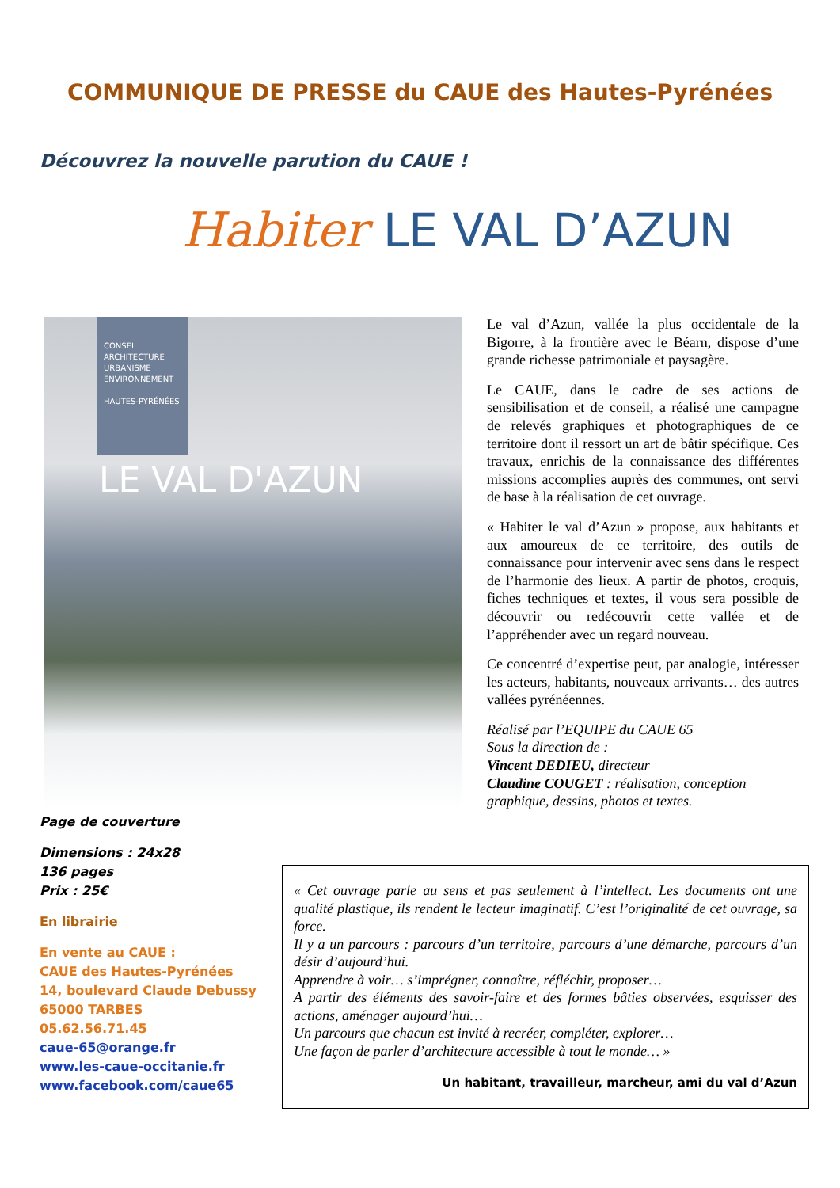COMMUNIQUE DE PRESSE du CAUE des Hautes-Pyrénées
Découvrez la nouvelle parution du CAUE !
Habiter LE VAL D’AZUN
CONSEIL
ARCHITECTURE
URBANISME
ENVIRONNEMENT
HAUTES-PYRÉNÉES
LE VAL D'AZUN
Le val d’Azun, vallée la plus occidentale de la Bigorre, à la frontière avec le Béarn, dispose d’une grande richesse patrimoniale et paysagère.
Le CAUE, dans le cadre de ses actions de sensibilisation et de conseil, a réalisé une campagne de relevés graphiques et photographiques de ce territoire dont il ressort un art de bâtir spécifique. Ces travaux, enrichis de la connaissance des différentes missions accomplies auprès des communes, ont servi de base à la réalisation de cet ouvrage.
« Habiter le val d’Azun » propose, aux habitants et aux amoureux de ce territoire, des outils de connaissance pour intervenir avec sens dans le respect de l’harmonie des lieux. A partir de photos, croquis, fiches techniques et textes, il vous sera possible de découvrir ou redécouvrir cette vallée et de l’appréhender avec un regard nouveau.
Ce concentré d’expertise peut, par analogie, intéresser les acteurs, habitants, nouveaux arrivants… des autres vallées pyrénéennes.
Réalisé par l’EQUIPE du CAUE 65
Sous la direction de :
Vincent DEDIEU, directeur
Claudine COUGET : réalisation, conception graphique, dessins, photos et textes.
Page de couverture
Dimensions : 24x28
136 pages
Prix : 25€
En librairie
En vente au CAUE :
CAUE des Hautes-Pyrénées
14, boulevard Claude Debussy
65000 TARBES
05.62.56.71.45
caue-65@orange.fr
www.les-caue-occitanie.fr
www.facebook.com/caue65
« Cet ouvrage parle au sens et pas seulement à l’intellect. Les documents ont une qualité plastique, ils rendent le lecteur imaginatif. C’est l’originalité de cet ouvrage, sa force.
Il y a un parcours : parcours d’un territoire, parcours d’une démarche, parcours d’un désir d’aujourd’hui.
Apprendre à voir… s’imprégner, connaître, réfléchir, proposer…
A partir des éléments des savoir-faire et des formes bâties observées, esquisser des actions, aménager aujourd’hui…
Un parcours que chacun est invité à recréer, compléter, explorer…
Une façon de parler d’architecture accessible à tout le monde… »
Un habitant, travailleur, marcheur, ami du val d’Azun